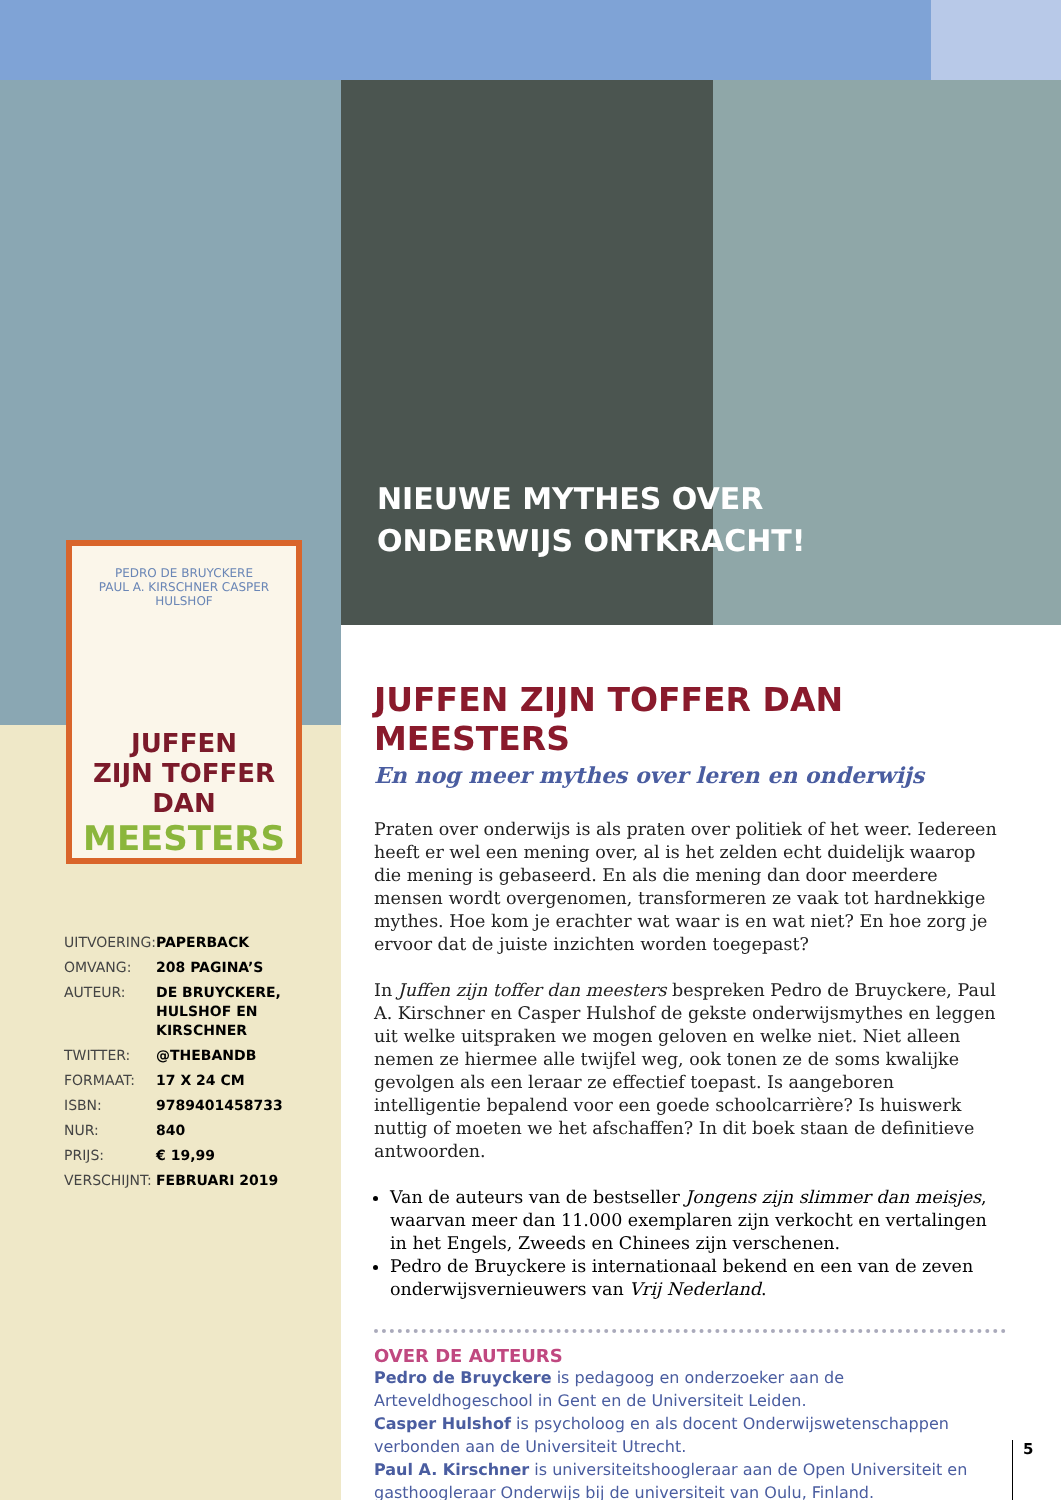NIEUWE MYTHES OVER
ONDERWIJS ONTKRACHT!
PEDRO DE BRUYCKERE
PAUL A. KIRSCHNER CASPER HULSHOF
JUFFEN
ZIJN TOFFER DAN
MEESTERS
| UITVOERING: | PAPERBACK |
| OMVANG: | 208 PAGINA’S |
| AUTEUR: | DE BRUYCKERE, HULSHOF EN KIRSCHNER |
| TWITTER: | @THEBANDB |
| FORMAAT: | 17 X 24 CM |
| ISBN: | 9789401458733 |
| NUR: | 840 |
| PRIJS: | € 19,99 |
| VERSCHIJNT: | FEBRUARI 2019 |
JUFFEN ZIJN TOFFER DAN MEESTERS
En nog meer mythes over leren en onderwijs
Praten over onderwijs is als praten over politiek of het weer. Iedereen heeft er wel een mening over, al is het zelden echt duidelijk waarop die mening is gebaseerd. En als die mening dan door meerdere mensen wordt overgenomen, transformeren ze vaak tot hardnekkige mythes. Hoe kom je erachter wat waar is en wat niet? En hoe zorg je ervoor dat de juiste inzichten worden toegepast?
In Juffen zijn toffer dan meesters bespreken Pedro de Bruyckere, Paul A. Kirschner en Casper Hulshof de gekste onderwijsmythes en leggen uit welke uitspraken we mogen geloven en welke niet. Niet alleen nemen ze hiermee alle twijfel weg, ook tonen ze de soms kwalijke gevolgen als een leraar ze effectief toepast. Is aangeboren intelligentie bepalend voor een goede schoolcarrière? Is huiswerk nuttig of moeten we het afschaffen? In dit boek staan de definitieve antwoorden.
Van de auteurs van de bestseller Jongens zijn slimmer dan meisjes, waarvan meer dan 11.000 exemplaren zijn verkocht en vertalingen in het Engels, Zweeds en Chinees zijn verschenen.
Pedro de Bruyckere is internationaal bekend en een van de zeven onderwijsvernieuwers van Vrij Nederland.
OVER DE AUTEURS
Pedro de Bruyckere is pedagoog en onderzoeker aan de Arteveldhogeschool in Gent en de Universiteit Leiden.
Casper Hulshof is psycholoog en als docent Onderwijswetenschappen verbonden aan de Universiteit Utrecht.
Paul A. Kirschner is universiteitshoogleraar aan de Open Universiteit en gasthoogleraar Onderwijs bij de universiteit van Oulu, Finland.
5